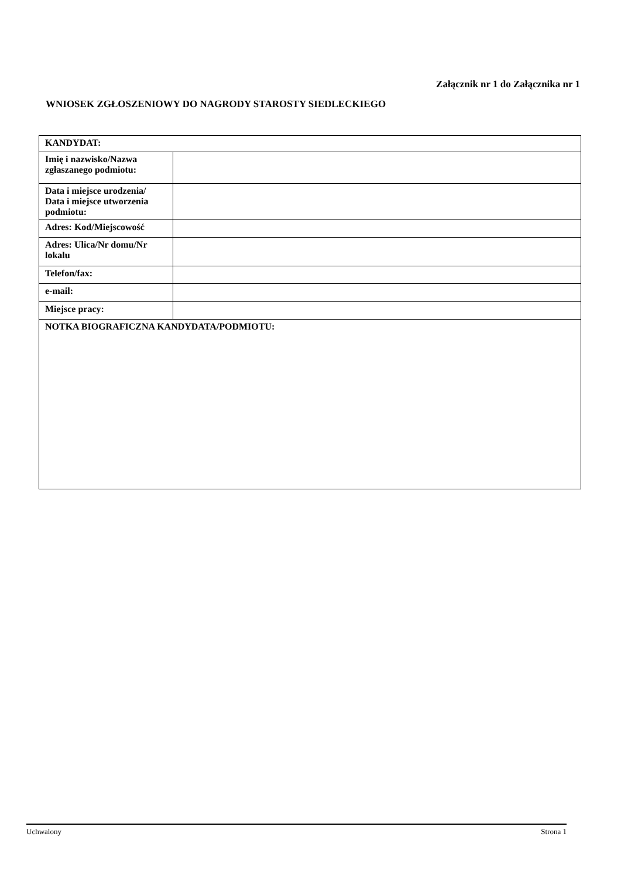Załącznik nr 1 do Załącznika nr 1
WNIOSEK ZGŁOSZENIOWY DO NAGRODY STAROSTY SIEDLECKIEGO
| KANDYDAT: | |
| Imię i nazwisko/Nazwa zgłaszanego podmiotu: | |
| Data i miejsce urodzenia/ Data i miejsce utworzenia podmiotu: | |
| Adres: Kod/Miejscowość | |
| Adres: Ulica/Nr domu/Nr lokalu | |
| Telefon/fax: | |
| e-mail: | |
| Miejsce pracy: | |
| NOTKA BIOGRAFICZNA KANDYDATA/PODMIOTU: | |
Uchwalony Strona 1